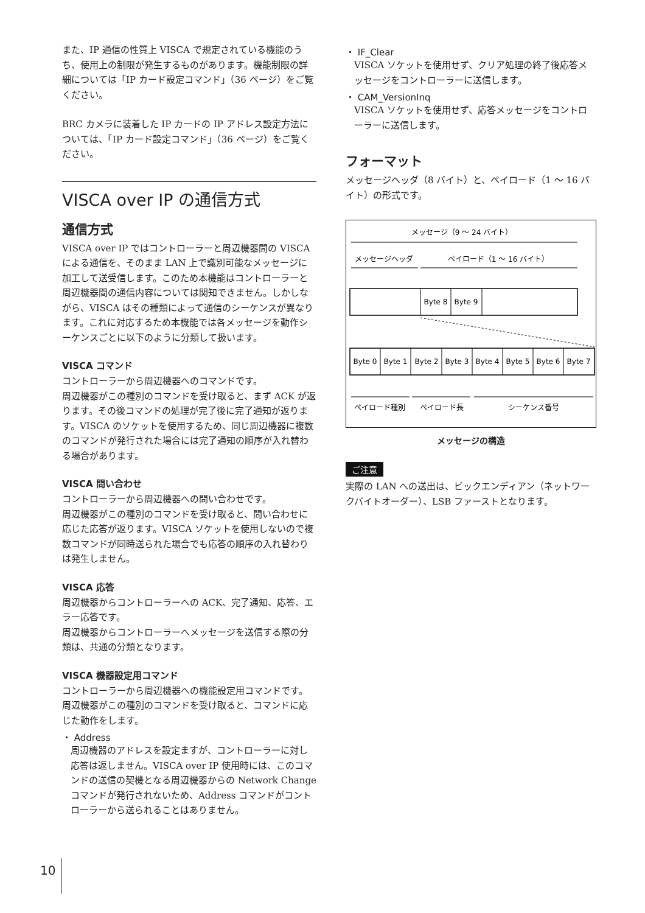また、IP 通信の性質上 VISCA で規定されている機能のうち、使用上の制限が発生するものがあります。機能制限の詳細については「IP カード設定コマンド」（36 ページ）をご覧ください。
BRC カメラに装着した IP カードの IP アドレス設定方法については、「IP カード設定コマンド」（36 ページ）をご覧ください。
VISCA over IP の通信方式
通信方式
VISCA over IP ではコントローラーと周辺機器間の VISCA による通信を、そのまま LAN 上で識別可能なメッセージに加工して送受信します。このため本機能はコントローラーと周辺機器間の通信内容については関知できません。しかしながら、VISCA はその種類によって通信のシーケンスが異なります。これに対応するため本機能では各メッセージを動作シーケンスごとに以下のように分類して扱います。
VISCA コマンド
コントローラーから周辺機器へのコマンドです。
周辺機器がこの種別のコマンドを受け取ると、まず ACK が返ります。その後コマンドの処理が完了後に完了通知が返ります。VISCA のソケットを使用するため、同じ周辺機器に複数のコマンドが発行された場合には完了通知の順序が入れ替わる場合があります。
VISCA 問い合わせ
コントローラーから周辺機器への問い合わせです。
周辺機器がこの種別のコマンドを受け取ると、問い合わせに応じた応答が返ります。VISCA ソケットを使用しないので複数コマンドが同時送られた場合でも応答の順序の入れ替わりは発生しません。
VISCA 応答
周辺機器からコントローラーへの ACK、完了通知、応答、エラー応答です。
周辺機器からコントローラーへメッセージを送信する際の分類は、共通の分類となります。
VISCA 機器設定用コマンド
コントローラーから周辺機器への機能設定用コマンドです。
周辺機器がこの種別のコマンドを受け取ると、コマンドに応じた動作をします。
・ Address
周辺機器のアドレスを設定ますが、コントローラーに対し応答は返しません。VISCA over IP 使用時には、このコマンドの送信の契機となる周辺機器からの Network Change コマンドが発行されないため、Address コマンドがコントローラーから送られることはありません。
・ IF_Clear
VISCA ソケットを使用せず、クリア処理の終了後応答メッセージをコントローラーに送信します。
・ CAM_VersionInq
VISCA ソケットを使用せず、応答メッセージをコントローラーに送信します。
フォーマット
メッセージヘッダ（8 バイト）と、ペイロード（1 ～ 16 バイト）の形式です。
メッセージ（9 ～ 24 バイト）
メッセージヘッダ
ペイロード（1 ～ 16 バイト）
Byte 8
Byte 9
Byte 0
Byte 1
Byte 2
Byte 3
Byte 4
Byte 5
Byte 6
Byte 7
ペイロード種別
ペイロード長
シーケンス番号
メッセージの構造
ご注意
実際の LAN への送出は、ビックエンディアン（ネットワークバイトオーダー）、LSB ファーストとなります。
10